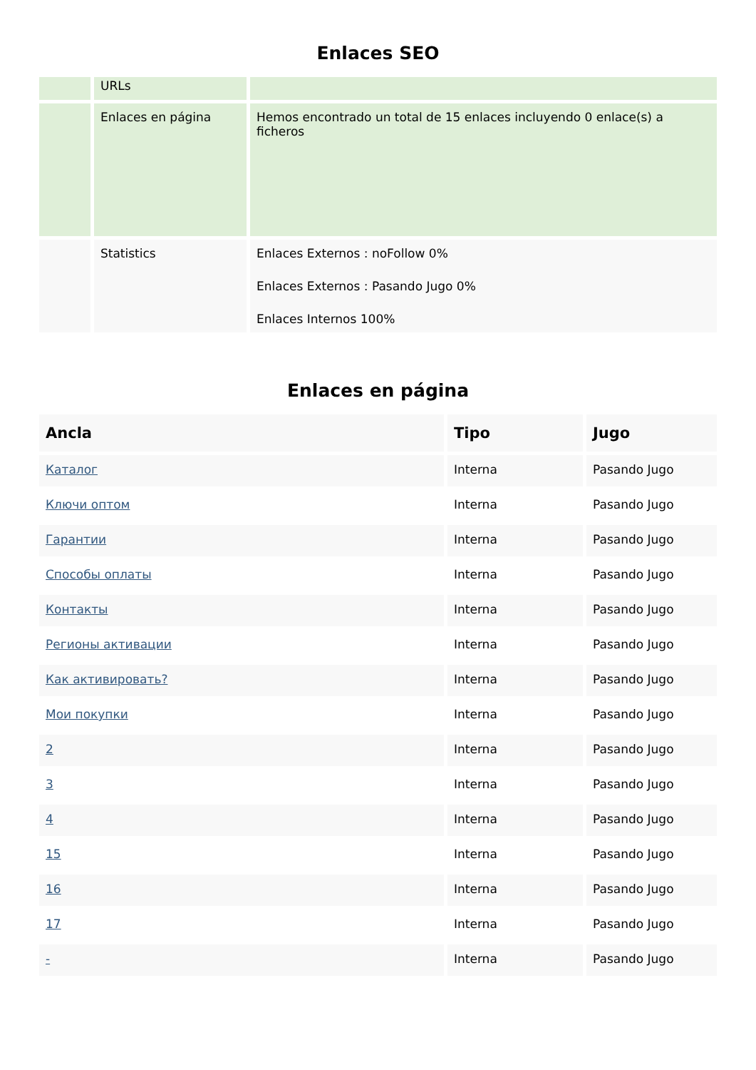Enlaces SEO
| | URLs | |
| | Enlaces en página | Hemos encontrado un total de 15 enlaces incluyendo 0 enlace(s) a ficheros |
| | Statistics | Enlaces Externos : noFollow 0% Enlaces Externos : Pasando Jugo 0% Enlaces Internos 100% |
Enlaces en página
| Ancla | Tipo | Jugo |
| --- | --- | --- |
| Каталог | Interna | Pasando Jugo |
| Ключи оптом | Interna | Pasando Jugo |
| Гарантии | Interna | Pasando Jugo |
| Способы оплаты | Interna | Pasando Jugo |
| Контакты | Interna | Pasando Jugo |
| Регионы активации | Interna | Pasando Jugo |
| Как активировать? | Interna | Pasando Jugo |
| Мои покупки | Interna | Pasando Jugo |
| 2 | Interna | Pasando Jugo |
| 3 | Interna | Pasando Jugo |
| 4 | Interna | Pasando Jugo |
| 15 | Interna | Pasando Jugo |
| 16 | Interna | Pasando Jugo |
| 17 | Interna | Pasando Jugo |
| - | Interna | Pasando Jugo |